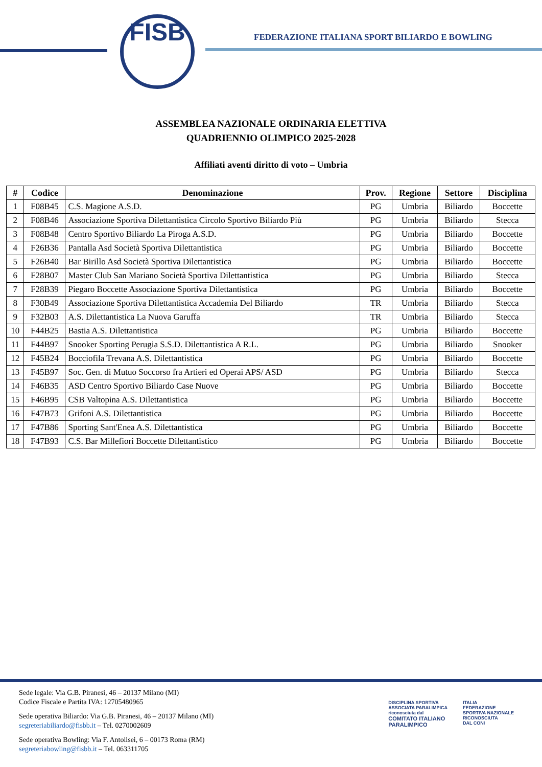FISB
FEDERAZIONE ITALIANA SPORT BILIARDO E BOWLING
ASSEMBLEA NAZIONALE ORDINARIA ELETTIVA
QUADRIENNIO OLIMPICO 2025-2028
Affiliati aventi diritto di voto – Umbria
| # | Codice | Denominazione | Prov. | Regione | Settore | Disciplina |
| --- | --- | --- | --- | --- | --- | --- |
| 1 | F08B45 | C.S. Magione A.S.D. | PG | Umbria | Biliardo | Boccette |
| 2 | F08B46 | Associazione Sportiva Dilettantistica Circolo Sportivo Biliardo Più | PG | Umbria | Biliardo | Stecca |
| 3 | F08B48 | Centro Sportivo Biliardo La Piroga A.S.D. | PG | Umbria | Biliardo | Boccette |
| 4 | F26B36 | Pantalla Asd Società Sportiva Dilettantistica | PG | Umbria | Biliardo | Boccette |
| 5 | F26B40 | Bar Birillo Asd Società Sportiva Dilettantistica | PG | Umbria | Biliardo | Boccette |
| 6 | F28B07 | Master Club San Mariano Società Sportiva Dilettantistica | PG | Umbria | Biliardo | Stecca |
| 7 | F28B39 | Piegaro Boccette Associazione Sportiva Dilettantistica | PG | Umbria | Biliardo | Boccette |
| 8 | F30B49 | Associazione Sportiva Dilettantistica Accademia Del Biliardo | TR | Umbria | Biliardo | Stecca |
| 9 | F32B03 | A.S. Dilettantistica La Nuova Garuffa | TR | Umbria | Biliardo | Stecca |
| 10 | F44B25 | Bastia A.S. Dilettantistica | PG | Umbria | Biliardo | Boccette |
| 11 | F44B97 | Snooker Sporting Perugia S.S.D. Dilettantistica A R.L. | PG | Umbria | Biliardo | Snooker |
| 12 | F45B24 | Bocciofila Trevana A.S. Dilettantistica | PG | Umbria | Biliardo | Boccette |
| 13 | F45B97 | Soc. Gen. di Mutuo Soccorso fra Artieri ed Operai APS/ ASD | PG | Umbria | Biliardo | Stecca |
| 14 | F46B35 | ASD Centro Sportivo Biliardo Case Nuove | PG | Umbria | Biliardo | Boccette |
| 15 | F46B95 | CSB Valtopina A.S. Dilettantistica | PG | Umbria | Biliardo | Boccette |
| 16 | F47B73 | Grifoni A.S. Dilettantistica | PG | Umbria | Biliardo | Boccette |
| 17 | F47B86 | Sporting Sant'Enea A.S. Dilettantistica | PG | Umbria | Biliardo | Boccette |
| 18 | F47B93 | C.S. Bar Millefiori Boccette Dilettantistico | PG | Umbria | Biliardo | Boccette |
Sede legale: Via G.B. Piranesi, 46 – 20137 Milano (MI)
Codice Fiscale e Partita IVA: 12705480965
Sede operativa Biliardo: Via G.B. Piranesi, 46 – 20137 Milano (MI)
segreteriabiliardo@fisbb.it – Tel. 0270002609
Sede operativa Bowling: Via F. Antolisei, 6 – 00173 Roma (RM)
segreteriabowling@fisbb.it – Tel. 063311705
DISCIPLINA SPORTIVA
ASSOCIATA PARALIMPICA
riconosciuta dal
COMITATO ITALIANO
PARALIMPICO
ITALIA
FEDERAZIONE
SPORTIVA NAZIONALE
RICONOSCIUTA
DAL CONI